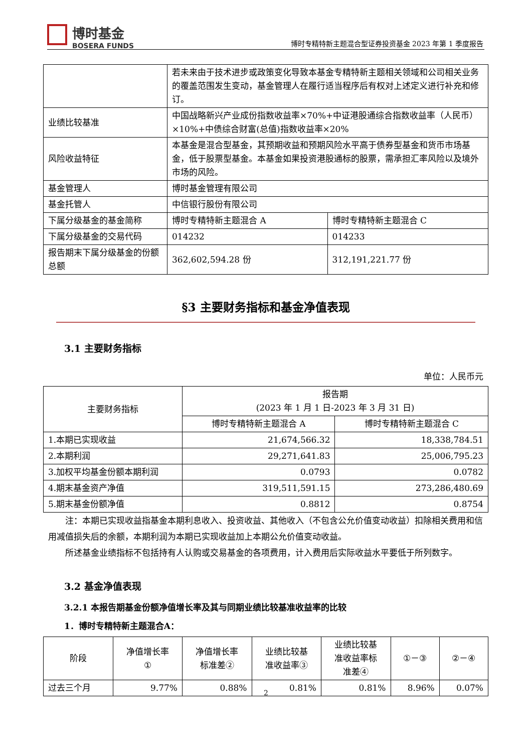博时基金
BOSERA FUNDS
博时专精特新主题混合型证券投资基金 2023 年第 1 季度报告
| | 若未来由于技术进步或政策变化导致本基金专精特新主题相关领域和公司相关业务的覆盖范围发生变动，基金管理人在履行适当程序后有权对上述定义进行补充和修订。 | |
| 业绩比较基准 | 中国战略新兴产业成份指数收益率×70%+中证港股通综合指数收益率（人民币）×10%+中债综合财富(总值)指数收益率×20% | |
| 风险收益特征 | 本基金是混合型基金，其预期收益和预期风险水平高于债券型基金和货币市场基金，低于股票型基金。本基金如果投资港股通标的股票，需承担汇率风险以及境外市场的风险。 | |
| 基金管理人 | 博时基金管理有限公司 | |
| 基金托管人 | 中信银行股份有限公司 | |
| 下属分级基金的基金简称 | 博时专精特新主题混合 A | 博时专精特新主题混合 C |
| 下属分级基金的交易代码 | 014232 | 014233 |
| 报告期末下属分级基金的份额总额 | 362,602,594.28 份 | 312,191,221.77 份 |
§3 主要财务指标和基金净值表现
3.1 主要财务指标
单位：人民币元
| 主要财务指标 | 报告期 (2023 年 1 月 1 日-2023 年 3 月 31 日) | |
| | 博时专精特新主题混合 A | 博时专精特新主题混合 C |
| 1.本期已实现收益 | 21,674,566.32 | 18,338,784.51 |
| 2.本期利润 | 29,271,641.83 | 25,006,795.23 |
| 3.加权平均基金份额本期利润 | 0.0793 | 0.0782 |
| 4.期末基金资产净值 | 319,511,591.15 | 273,286,480.69 |
| 5.期末基金份额净值 | 0.8812 | 0.8754 |
注：本期已实现收益指基金本期利息收入、投资收益、其他收入（不包含公允价值变动收益）扣除相关费用和信用减值损失后的余额，本期利润为本期已实现收益加上本期公允价值变动收益。
所述基金业绩指标不包括持有人认购或交易基金的各项费用，计入费用后实际收益水平要低于所列数字。
3.2 基金净值表现
3.2.1 本报告期基金份额净值增长率及其与同期业绩比较基准收益率的比较
1．博时专精特新主题混合A：
| 阶段 | 净值增长率 ① | 净值增长率 标准差② | 业绩比较基 准收益率③ | 业绩比较基 准收益率标 准差④ | ①－③ | ②－④ |
| 过去三个月 | 9.77% | 0.88% | 0.81% | 0.81% | 8.96% | 0.07% |
2